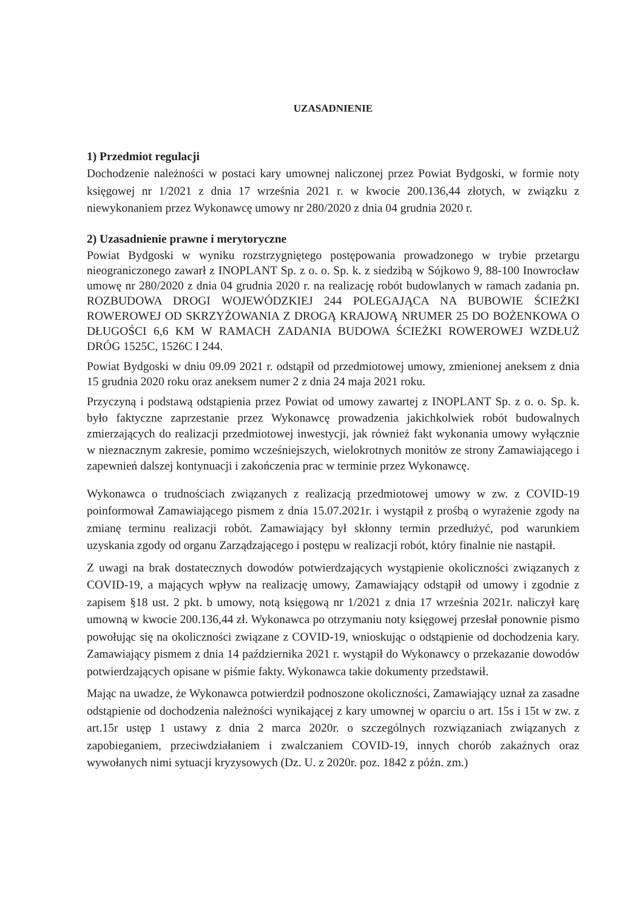UZASADNIENIE
1) Przedmiot regulacji
Dochodzenie należności w postaci kary umownej naliczonej przez Powiat Bydgoski, w formie noty księgowej nr 1/2021 z dnia 17 września 2021 r. w kwocie 200.136,44 złotych, w związku z niewykonaniem przez Wykonawcę umowy nr 280/2020 z dnia 04 grudnia 2020 r.
2) Uzasadnienie prawne i merytoryczne
Powiat Bydgoski w wyniku rozstrzygniętego postępowania prowadzonego w trybie przetargu nieograniczonego zawarł z INOPLANT Sp. z o. o. Sp. k. z siedzibą w Sójkowo 9, 88-100 Inowrocław umowę nr 280/2020 z dnia 04 grudnia 2020 r. na realizację robót budowlanych w ramach zadania pn. ROZBUDOWA DROGI WOJEWÓDZKIEJ 244 POLEGAJĄCA NA BUBOWIE ŚCIEŻKI ROWEROWEJ OD SKRZYŻOWANIA Z DROGĄ KRAJOWĄ NRUMER 25 DO BOŻENKOWA O DŁUGOŚCI 6,6 KM W RAMACH ZADANIA BUDOWA ŚCIEŻKI ROWEROWEJ WZDŁUŻ DRÓG 1525C, 1526C I 244.
Powiat Bydgoski w dniu 09.09 2021 r. odstąpił od przedmiotowej umowy, zmienionej aneksem z dnia 15 grudnia 2020 roku oraz aneksem numer 2 z dnia 24 maja 2021 roku.
Przyczyną i podstawą odstąpienia przez Powiat od umowy zawartej z INOPLANT Sp. z o. o. Sp. k. było faktyczne zaprzestanie przez Wykonawcę prowadzenia jakichkolwiek robót budowalnych zmierzających do realizacji przedmiotowej inwestycji, jak również fakt wykonania umowy wyłącznie w nieznacznym zakresie, pomimo wcześniejszych, wielokrotnych monitów ze strony Zamawiającego i zapewnień dalszej kontynuacji i zakończenia prac w terminie przez Wykonawcę.
Wykonawca o trudnościach związanych z realizacją przedmiotowej umowy w zw. z COVID-19 poinformował Zamawiającego pismem z dnia 15.07.2021r. i wystąpił z prośbą o wyrażenie zgody na zmianę terminu realizacji robót. Zamawiający był skłonny termin przedłużyć, pod warunkiem uzyskania zgody od organu Zarządzającego i postępu w realizacji robót, który finalnie nie nastąpił.
Z uwagi na brak dostatecznych dowodów potwierdzających wystąpienie okoliczności związanych z COVID-19, a mających wpływ na realizację umowy, Zamawiający odstąpił od umowy i zgodnie z zapisem §18 ust. 2 pkt. b umowy, notą księgową nr 1/2021 z dnia 17 września 2021r. naliczył karę umowną w kwocie 200.136,44 zł. Wykonawca po otrzymaniu noty księgowej przesłał ponownie pismo powołując się na okoliczności związane z COVID-19, wnioskując o odstąpienie od dochodzenia kary. Zamawiający pismem z dnia 14 października 2021 r. wystąpił do Wykonawcy o przekazanie dowodów potwierdzających opisane w piśmie fakty. Wykonawca takie dokumenty przedstawił.
Mając na uwadze, że Wykonawca potwierdził podnoszone okoliczności, Zamawiający uznał za zasadne odstąpienie od dochodzenia należności wynikającej z kary umownej w oparciu o art. 15s i 15t w zw. z art.15r ustęp 1 ustawy z dnia 2 marca 2020r. o szczególnych rozwiązaniach związanych z zapobieganiem, przeciwdziałaniem i zwalczaniem COVID-19, innych chorób zakaźnych oraz wywołanych nimi sytuacji kryzysowych (Dz. U. z 2020r. poz. 1842 z późn. zm.)